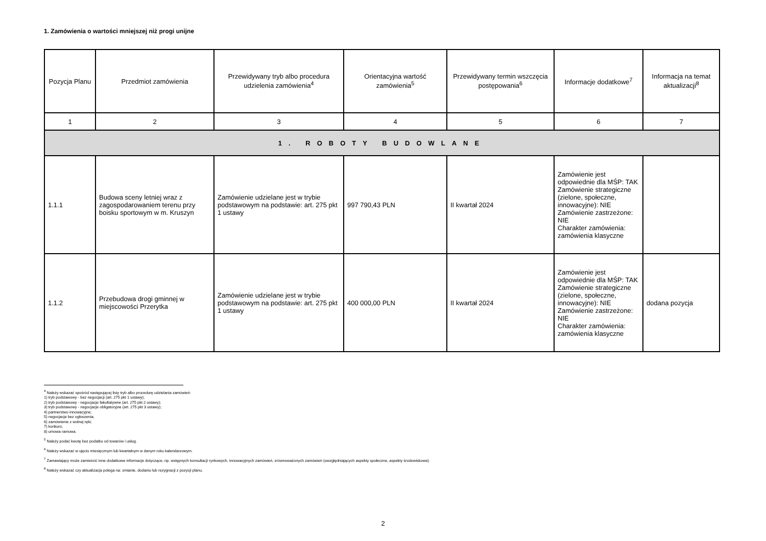1. Zamówienia o wartości mniejszej niż progi unijne
| Pozycja Planu | Przedmiot zamówienia | Przewidywany tryb albo procedura udzielenia zamówienia<sup>4</sup> | Orientacyjna wartość zamówienia<sup>5</sup> | Przewidywany termin wszczęcia postępowania<sup>6</sup> | Informacje dodatkowe<sup>7</sup> | Informacja na temat aktualizacji<sup>8</sup> |
| --- | --- | --- | --- | --- | --- | --- |
| 1 | 2 | 3 | 4 | 5 | 6 | 7 |
| 1. ROBOTY BUDOWLANE | | | | | | |
| 1.1.1 | Budowa sceny letniej wraz z zagospodarowaniem terenu przy boisku sportowym w m. Kruszyn | Zamówienie udzielane jest w trybie podstawowym na podstawie: art. 275 pkt 1 ustawy | 997 790,43 PLN | II kwartał 2024 | Zamówienie jest odpowiednie dla MŚP: TAK Zamówienie strategiczne (zielone, społeczne, innowacyjne): NIE Zamówienie zastrzeżone: NIE Charakter zamówienia: zamówienia klasyczne | |
| 1.1.2 | Przebudowa drogi gminnej w miejscowości Przerytka | Zamówienie udzielane jest w trybie podstawowym na podstawie: art. 275 pkt 1 ustawy | 400 000,00 PLN | II kwartał 2024 | Zamówienie jest odpowiednie dla MŚP: TAK Zamówienie strategiczne (zielone, społeczne, innowacyjne): NIE Zamówienie zastrzeżone: NIE Charakter zamówienia: zamówienia klasyczne | dodana pozycja |
<sup>4</sup> Należy wskazać spośród następującej listy tryb albo procedurę udzielania zamówień:
1) tryb podstawowy - bez negocjacji (art. 275 pkt 1 ustawy);
2) tryb podstawowy - negocjacje fakultatywne (art. 275 pkt 2 ustawy);
3) tryb podstawowy - negocjacje obligatoryjne (art. 275 pkt 3 ustawy);
4) partnerstwo innowacyjne;
5) negocjacje bez ogłoszenia;
6) zamówienie z wolnej ręki;
7) konkurs;
8) umowa ramowa.
<sup>5</sup> Należy podać kwotę bez podatku od towarów i usług.
<sup>6</sup> Należy wskazać w ujęciu miesięcznym lub kwartalnym w danym roku kalendarzowym.
<sup>7</sup> Zamawiający może zamieścić inne dodatkowe informacje dotyczące, np. wstępnych konsultacji rynkowych, innowacyjnych zamówień, zrównoważonych zamówień (uwzględniających aspekty społeczne, aspekty środowiskowe).
<sup>8</sup> Należy wskazać czy aktualizacja polega na: zmianie, dodaniu lub rezygnacji z pozycji planu.
2